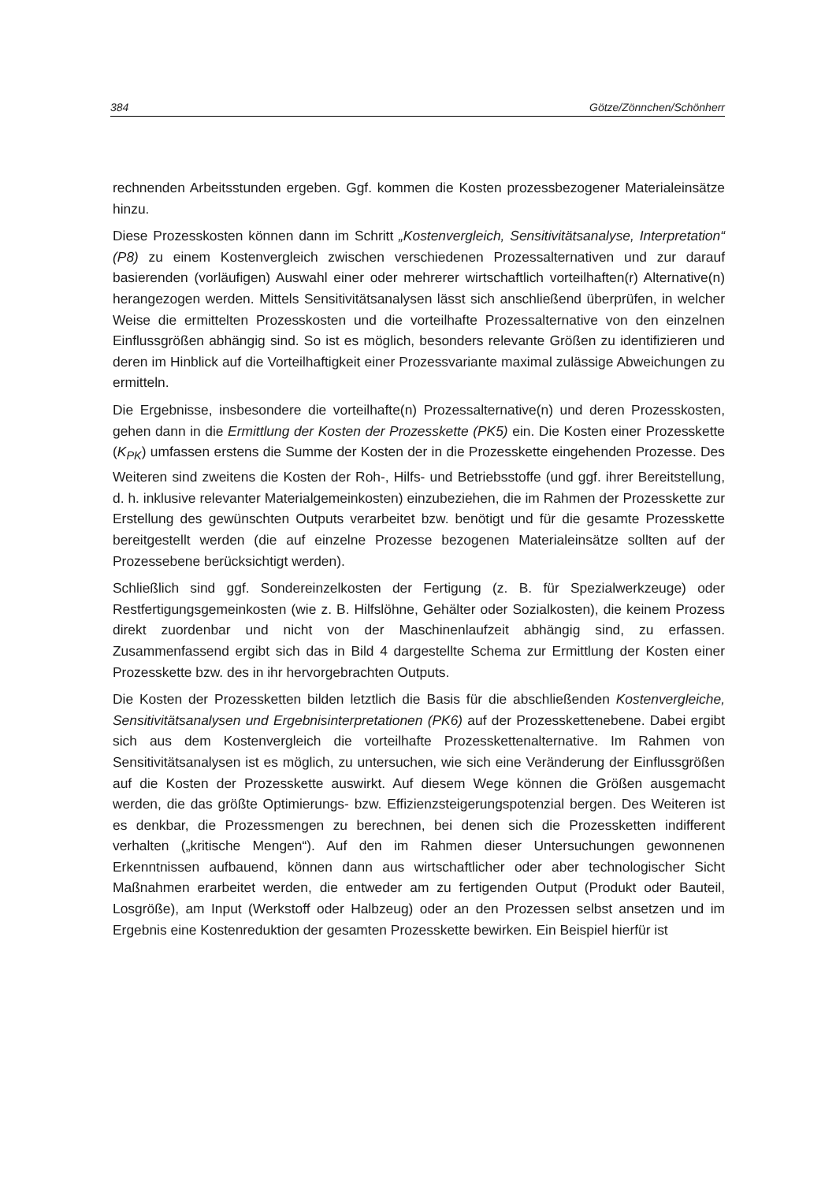384 Götze/Zönnchen/Schönherr
rechnenden Arbeitsstunden ergeben. Ggf. kommen die Kosten prozessbezogener Materialeinsätze hinzu.
Diese Prozesskosten können dann im Schritt „Kostenvergleich, Sensitivitätsanalyse, Interpretation“ (P8) zu einem Kostenvergleich zwischen verschiedenen Prozessalternativen und zur darauf basierenden (vorläufigen) Auswahl einer oder mehrerer wirtschaftlich vorteilhaften(r) Alternative(n) herangezogen werden. Mittels Sensitivitätsanalysen lässt sich anschließend überprüfen, in welcher Weise die ermittelten Prozesskosten und die vorteilhafte Prozessalternative von den einzelnen Einflussgrößen abhängig sind. So ist es möglich, besonders relevante Größen zu identifizieren und deren im Hinblick auf die Vorteilhaftigkeit einer Prozessvariante maximal zulässige Abweichungen zu ermitteln.
Die Ergebnisse, insbesondere die vorteilhafte(n) Prozessalternative(n) und deren Prozesskosten, gehen dann in die Ermittlung der Kosten der Prozesskette (PK5) ein. Die Kosten einer Prozesskette (K<sub>PK</sub>) umfassen erstens die Summe der Kosten der in die Prozesskette eingehenden Prozesse. Des Weiteren sind zweitens die Kosten der Roh-, Hilfs- und Betriebsstoffe (und ggf. ihrer Bereitstellung, d. h. inklusive relevanter Materialgemeinkosten) einzubeziehen, die im Rahmen der Prozesskette zur Erstellung des gewünschten Outputs verarbeitet bzw. benötigt und für die gesamte Prozesskette bereitgestellt werden (die auf einzelne Prozesse bezogenen Materialeinsätze sollten auf der Prozessebene berücksichtigt werden).
Schließlich sind ggf. Sondereinzelkosten der Fertigung (z. B. für Spezialwerkzeuge) oder Restfertigungsgemeinkosten (wie z. B. Hilfslöhne, Gehälter oder Sozialkosten), die keinem Prozess direkt zuordenbar und nicht von der Maschinenlaufzeit abhängig sind, zu erfassen. Zusammenfassend ergibt sich das in Bild 4 dargestellte Schema zur Ermittlung der Kosten einer Prozesskette bzw. des in ihr hervorgebrachten Outputs.
Die Kosten der Prozessketten bilden letztlich die Basis für die abschließenden Kostenvergleiche, Sensitivitätsanalysen und Ergebnisinterpretationen (PK6) auf der Prozesskettenebene. Dabei ergibt sich aus dem Kostenvergleich die vorteilhafte Prozesskettenalternative. Im Rahmen von Sensitivitätsanalysen ist es möglich, zu untersuchen, wie sich eine Veränderung der Einflussgrößen auf die Kosten der Prozesskette auswirkt. Auf diesem Wege können die Größen ausgemacht werden, die das größte Optimierungs- bzw. Effizienzsteigerungspotenzial bergen. Des Weiteren ist es denkbar, die Prozessmengen zu berechnen, bei denen sich die Prozessketten indifferent verhalten („kritische Mengen“). Auf den im Rahmen dieser Untersuchungen gewonnenen Erkenntnissen aufbauend, können dann aus wirtschaftlicher oder aber technologischer Sicht Maßnahmen erarbeitet werden, die entweder am zu fertigenden Output (Produkt oder Bauteil, Losgröße), am Input (Werkstoff oder Halbzeug) oder an den Prozessen selbst ansetzen und im Ergebnis eine Kostenreduktion der gesamten Prozesskette bewirken. Ein Beispiel hierfür ist